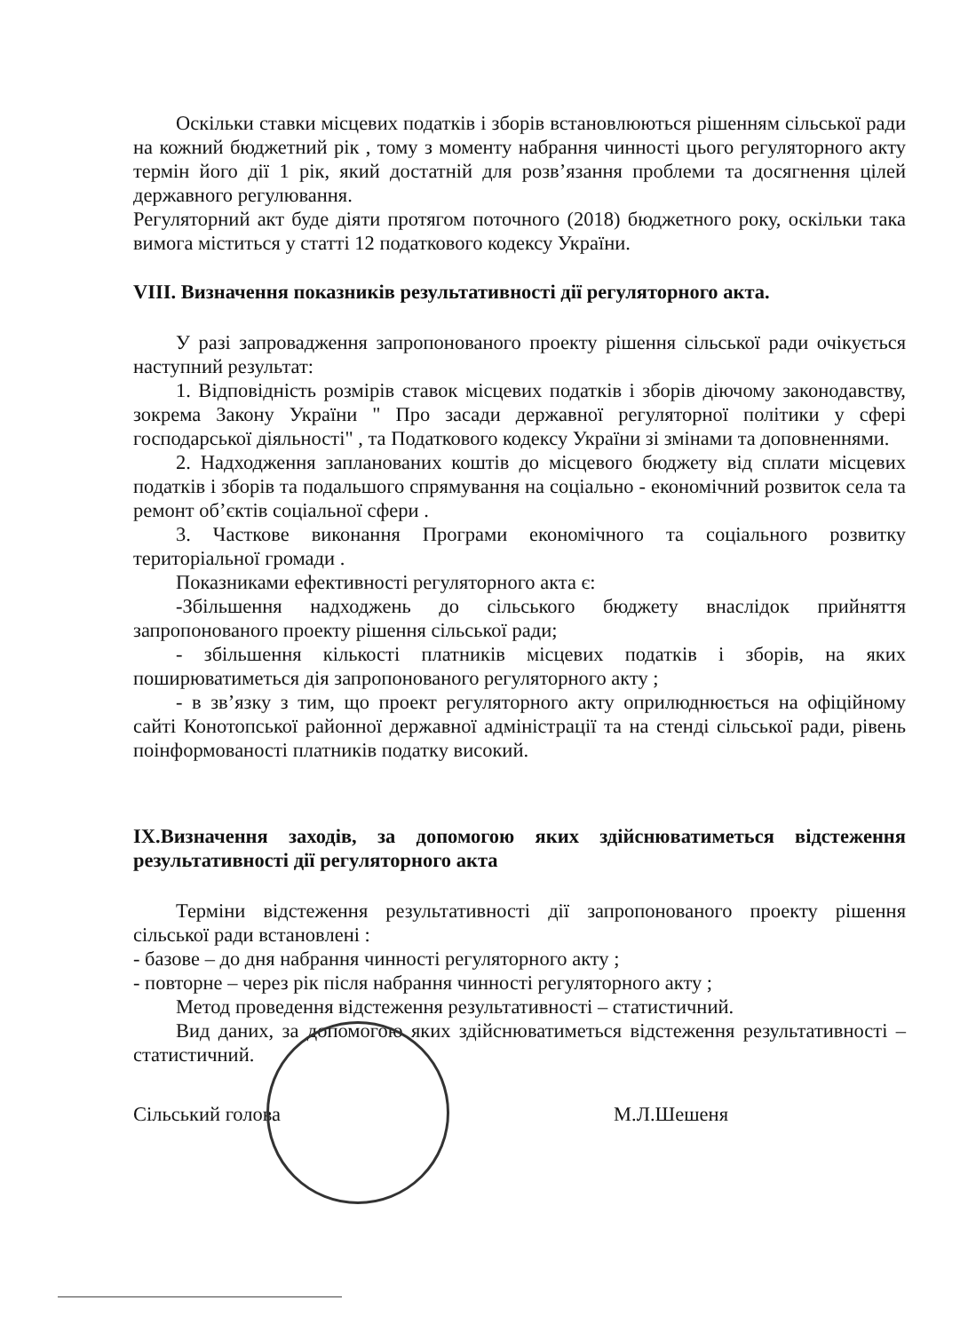Оскільки ставки місцевих податків і зборів встановлюються рішенням сільської ради на кожний бюджетний рік , тому з моменту набрання чинності цього регуляторного акту термін його дії 1 рік, який достатній для розв’язання проблеми та досягнення цілей державного регулювання.
Регуляторний акт буде діяти протягом поточного (2018) бюджетного року, оскільки така вимога міститься у статті 12 податкового кодексу України.
VIII. Визначення показників результативності дії регуляторного акта.
У разі запровадження запропонованого проекту рішення сільської ради очікується наступний результат:
1. Відповідність розмірів ставок місцевих податків і зборів діючому законодавству, зокрема Закону України " Про засади державної регуляторної політики у сфері господарської діяльності" , та Податкового кодексу України зі змінами та доповненнями.
2. Надходження запланованих коштів до місцевого бюджету від сплати місцевих податків і зборів та подальшого спрямування на соціально - економічний розвиток села та ремонт об’єктів соціальної сфери .
3. Часткове виконання Програми економічного та соціального розвитку територіальної громади .
Показниками ефективності регуляторного акта є:
-Збільшення надходжень до сільського бюджету внаслідок прийняття запропонованого проекту рішення сільської ради;
- збільшення кількості платників місцевих податків і зборів, на яких поширюватиметься дія запропонованого регуляторного акту ;
- в зв’язку з тим, що проект регуляторного акту оприлюднюється на офіційному сайті Конотопської районної державної адміністрації та на стенді сільської ради, рівень поінформованості платників податку високий.
IX.Визначення заходів, за допомогою яких здійснюватиметься відстеження результативності дії регуляторного акта
Терміни відстеження результативності дії запропонованого проекту рішення сільської ради встановлені :
- базове – до дня набрання чинності регуляторного акту ;
- повторне – через рік після набрання чинності регуляторного акту ;
Метод проведення відстеження результативності – статистичний.
Вид даних, за допомогою яких здійснюватиметься відстеження результативності – статистичний.
Сільський голова М.Л.Шешеня